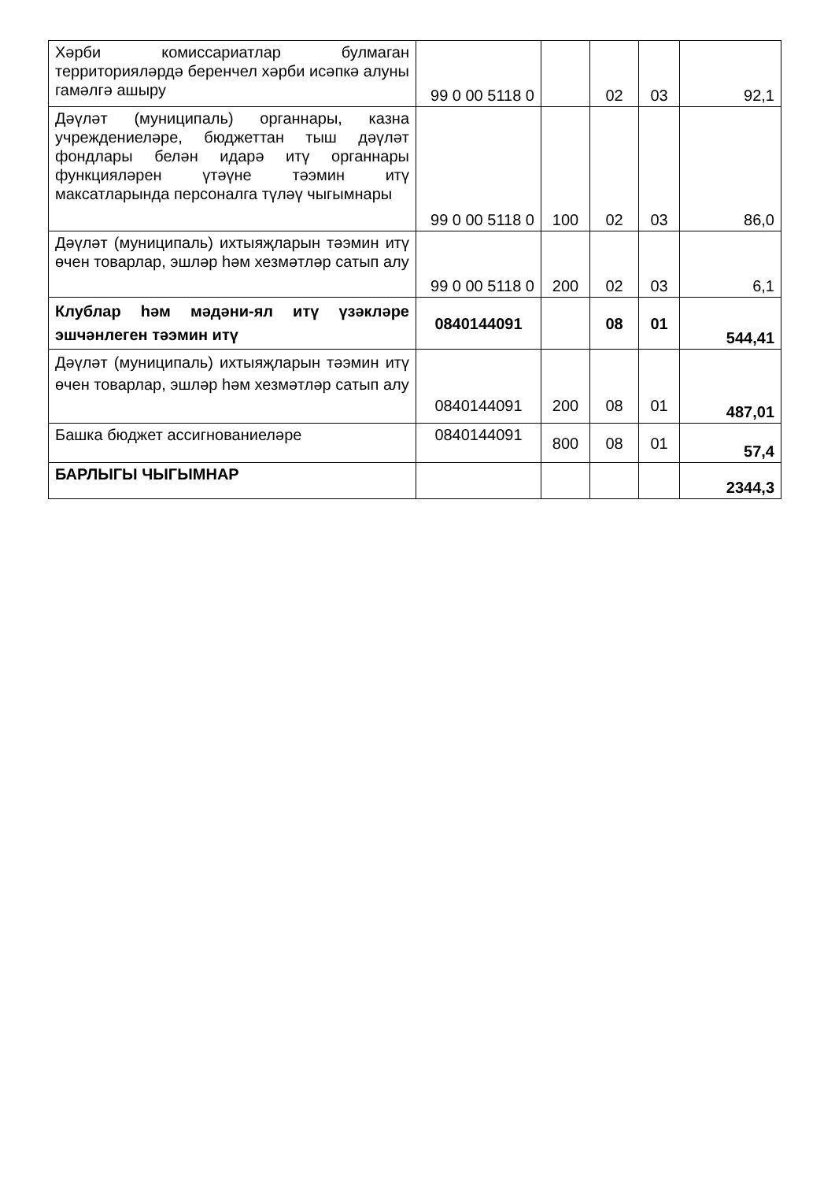| Хәрби комиссариатлар булмаган территорияләрдә беренчел хәрби исәпкә алуны гамәлгә ашыру | 99 0 00 5118 0 | | 02 | 03 | 92,1 |
| Дәүләт (муниципаль) органнары, казна учреждениеләре, бюджеттан тыш дәүләт фондлары белән идарә итү органнары функцияләрен үтәүне тәэмин итү максатларында персоналга түләү чыгымнары | 99 0 00 5118 0 | 100 | 02 | 03 | 86,0 |
| Дәүләт (муниципаль) ихтыяҗларын тәэмин итү өчен товарлар, эшләр һәм хезмәтләр сатып алу | 99 0 00 5118 0 | 200 | 02 | 03 | 6,1 |
| Клублар һәм мәдәни-ял итү үзәкләре эшчәнлеген тәэмин итү | 0840144091 | | 08 | 01 | 544,41 |
| Дәүләт (муниципаль) ихтыяҗларын тәэмин итү өчен товарлар, эшләр һәм хезмәтләр сатып алу | 0840144091 | 200 | 08 | 01 | 487,01 |
| Башка бюджет ассигнованиеләре | 0840144091 | 800 | 08 | 01 | 57,4 |
| БАРЛЫГЫ ЧЫГЫМНАР | | | | | 2344,3 |